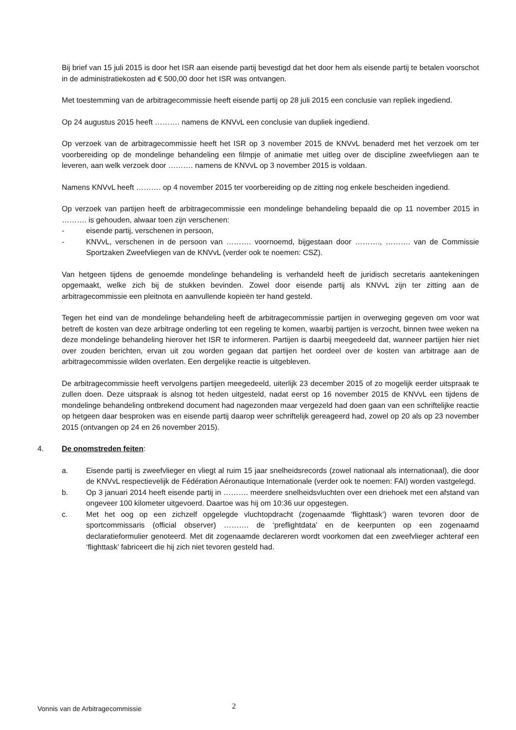Bij brief van 15 juli 2015 is door het ISR aan eisende partij bevestigd dat het door hem als eisende partij te betalen voorschot in de administratiekosten ad € 500,00 door het ISR was ontvangen.
Met toestemming van de arbitragecommissie heeft eisende partij op 28 juli 2015 een conclusie van repliek ingediend.
Op 24 augustus 2015 heeft ………. namens de KNVvL een conclusie van dupliek ingediend.
Op verzoek van de arbitragecommissie heeft het ISR op 3 november 2015 de KNVvL benaderd met het verzoek om ter voorbereiding op de mondelinge behandeling een filmpje of animatie met uitleg over de discipline zweefvliegen aan te leveren, aan welk verzoek door ………. namens de KNVvL op 3 november 2015 is voldaan.
Namens KNVvL heeft ………. op 4 november 2015 ter voorbereiding op de zitting nog enkele bescheiden ingediend.
Op verzoek van partijen heeft de arbitragecommissie een mondelinge behandeling bepaald die op 11 november 2015 in ………. is gehouden, alwaar toen zijn verschenen:
- eisende partij, verschenen in persoon,
- KNVvL, verschenen in de persoon van ………. voornoemd, bijgestaan door ………., ………. van de Commissie Sportzaken Zweefvliegen van de KNVvL (verder ook te noemen: CSZ).
Van hetgeen tijdens de genoemde mondelinge behandeling is verhandeld heeft de juridisch secretaris aantekeningen opgemaakt, welke zich bij de stukken bevinden. Zowel door eisende partij als KNVvL zijn ter zitting aan de arbitragecommissie een pleitnota en aanvullende kopieën ter hand gesteld.
Tegen het eind van de mondelinge behandeling heeft de arbitragecommissie partijen in overweging gegeven om voor wat betreft de kosten van deze arbitrage onderling tot een regeling te komen, waarbij partijen is verzocht, binnen twee weken na deze mondelinge behandeling hierover het ISR te informeren. Partijen is daarbij meegedeeld dat, wanneer partijen hier niet over zouden berichten, ervan uit zou worden gegaan dat partijen het oordeel over de kosten van arbitrage aan de arbitragecommissie wilden overlaten. Een dergelijke reactie is uitgebleven.
De arbitragecommissie heeft vervolgens partijen meegedeeld, uiterlijk 23 december 2015 of zo mogelijk eerder uitspraak te zullen doen. Deze uitspraak is alsnog tot heden uitgesteld, nadat eerst op 16 november 2015 de KNVvL een tijdens de mondelinge behandeling ontbrekend document had nagezonden maar vergezeld had doen gaan van een schriftelijke reactie op hetgeen daar besproken was en eisende partij daarop weer schriftelijk gereageerd had, zowel op 20 als op 23 november 2015 (ontvangen op 24 en 26 november 2015).
4. De onomstreden feiten:
a. Eisende partij is zweefvlieger en vliegt al ruim 15 jaar snelheidsrecords (zowel nationaal als internationaal), die door de KNVvL respectievelijk de Fédération Aéronautique Internationale (verder ook te noemen: FAI) worden vastgelegd.
b. Op 3 januari 2014 heeft eisende partij in ………. meerdere snelheidsvluchten over een driehoek met een afstand van ongeveer 100 kilometer uitgevoerd. Daartoe was hij om 10:36 uur opgestegen.
c. Met het oog op een zichzelf opgelegde vluchtopdracht (zogenaamde ‘flighttask’) waren tevoren door de sportcommissaris (official observer) ………. de ‘preflightdata’ en de keerpunten op een zogenaamd declaratieformulier genoteerd. Met dit zogenaamde declareren wordt voorkomen dat een zweefvlieger achteraf een ‘flighttask’ fabriceert die hij zich niet tevoren gesteld had.
Vonnis van de Arbitragecommissie
2